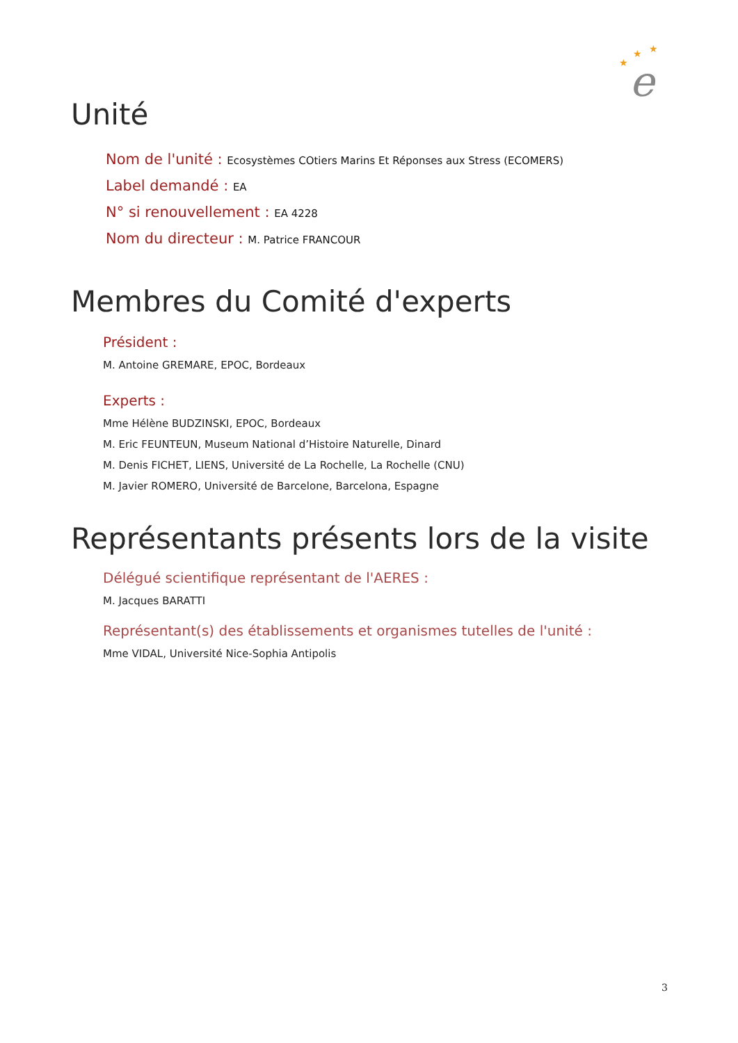★
★
★
e
Unité
Nom de l'unité : Ecosystèmes COtiers Marins Et Réponses aux Stress (ECOMERS)
Label demandé : EA
N° si renouvellement : EA 4228
Nom du directeur : M. Patrice FRANCOUR
Membres du Comité d'experts
Président :
M. Antoine GREMARE, EPOC, Bordeaux
Experts :
Mme Hélène BUDZINSKI, EPOC, Bordeaux
M. Eric FEUNTEUN, Museum National d’Histoire Naturelle, Dinard
M. Denis FICHET, LIENS, Université de La Rochelle, La Rochelle (CNU)
M. Javier ROMERO, Université de Barcelone, Barcelona, Espagne
Représentants présents lors de la visite
Délégué scientifique représentant de l'AERES :
M. Jacques BARATTI
Représentant(s) des établissements et organismes tutelles de l'unité :
Mme VIDAL, Université Nice-Sophia Antipolis
3